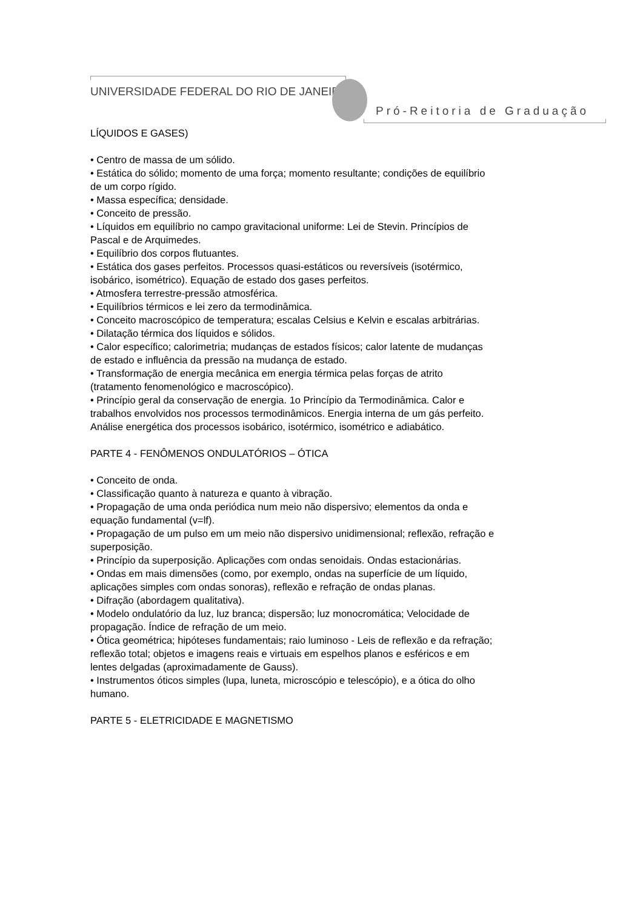UNIVERSIDADE FEDERAL DO RIO DE JANEIRO
Pró-Reitoria de Graduação
LÍQUIDOS E GASES)
• Centro de massa de um sólido.
• Estática do sólido; momento de uma força; momento resultante; condições de equilíbrio de um corpo rígido.
• Massa específica; densidade.
• Conceito de pressão.
• Líquidos em equilíbrio no campo gravitacional uniforme: Lei de Stevin. Princípios de Pascal e de Arquimedes.
• Equilíbrio dos corpos flutuantes.
• Estática dos gases perfeitos. Processos quasi-estáticos ou reversíveis (isotérmico, isobárico, isométrico). Equação de estado dos gases perfeitos.
• Atmosfera terrestre-pressão atmosférica.
• Equilíbrios térmicos e lei zero da termodinâmica.
• Conceito macroscópico de temperatura; escalas Celsius e Kelvin e escalas arbitrárias.
• Dilatação térmica dos líquidos e sólidos.
• Calor específico; calorimetria; mudanças de estados físicos; calor latente de mudanças de estado e influência da pressão na mudança de estado.
• Transformação de energia mecânica em energia térmica pelas forças de atrito (tratamento fenomenológico e macroscópico).
• Princípio geral da conservação de energia. 1o Princípio da Termodinâmica. Calor e trabalhos envolvidos nos processos termodinâmicos. Energia interna de um gás perfeito. Análise energética dos processos isobárico, isotérmico, isométrico e adiabático.
PARTE 4 - FENÔMENOS ONDULATÓRIOS – ÓTICA
• Conceito de onda.
• Classificação quanto à natureza e quanto à vibração.
• Propagação de uma onda periódica num meio não dispersivo; elementos da onda e equação fundamental (v=lf).
• Propagação de um pulso em um meio não dispersivo unidimensional; reflexão, refração e superposição.
• Princípio da superposição. Aplicações com ondas senoidais. Ondas estacionárias.
• Ondas em mais dimensões (como, por exemplo, ondas na superfície de um líquido, aplicações simples com ondas sonoras), reflexão e refração de ondas planas.
• Difração (abordagem qualitativa).
• Modelo ondulatório da luz, luz branca; dispersão; luz monocromática; Velocidade de propagação. Índice de refração de um meio.
• Ótica geométrica; hipóteses fundamentais; raio luminoso - Leis de reflexão e da refração; reflexão total; objetos e imagens reais e virtuais em espelhos planos e esféricos e em lentes delgadas (aproximadamente de Gauss).
• Instrumentos óticos simples (lupa, luneta, microscópio e telescópio), e a ótica do olho humano.
PARTE 5 - ELETRICIDADE E MAGNETISMO